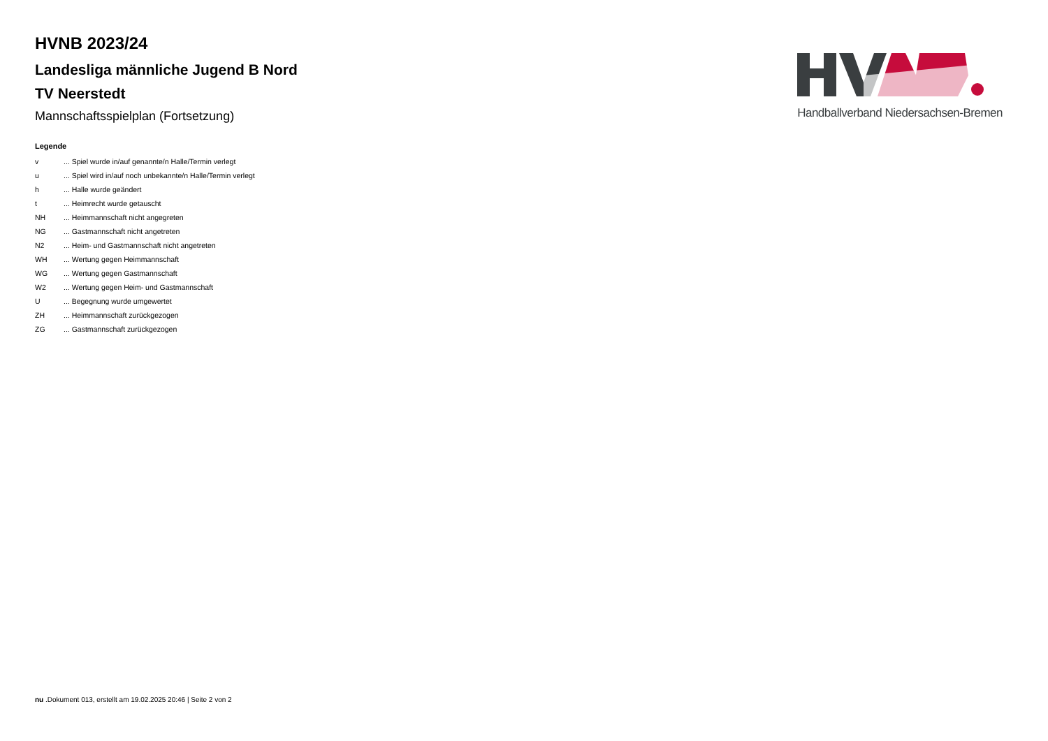HVNB 2023/24
Landesliga männliche Jugend B Nord
TV Neerstedt
Mannschaftsspielplan (Fortsetzung)
Legende
| v | ... Spiel wurde in/auf genannte/n Halle/Termin verlegt |
| u | ... Spiel wird in/auf noch unbekannte/n Halle/Termin verlegt |
| h | ... Halle wurde geändert |
| t | ... Heimrecht wurde getauscht |
| NH | ... Heimmannschaft nicht angegreten |
| NG | ... Gastmannschaft nicht angetreten |
| N2 | ... Heim- und Gastmannschaft nicht angetreten |
| WH | ... Wertung gegen Heimmannschaft |
| WG | ... Wertung gegen Gastmannschaft |
| W2 | ... Wertung gegen Heim- und Gastmannschaft |
| U | ... Begegnung wurde umgewertet |
| ZH | ... Heimmannschaft zurückgezogen |
| ZG | ... Gastmannschaft zurückgezogen |
Handballverband Niedersachsen-Bremen
nu .Dokument 013, erstellt am 19.02.2025 20:46 | Seite 2 von 2